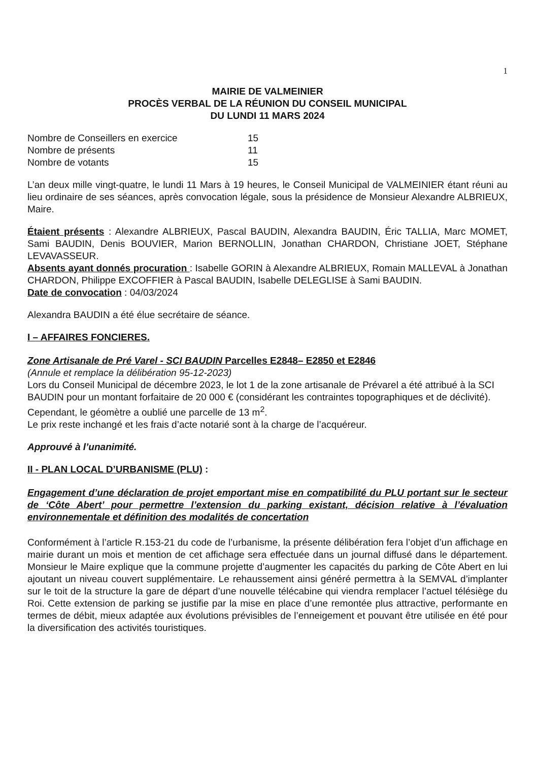1
MAIRIE DE VALMEINIER
PROCÈS VERBAL DE LA RÉUNION DU CONSEIL MUNICIPAL
DU LUNDI 11 MARS 2024
| Nombre de Conseillers en exercice | 15 |
| Nombre de présents | 11 |
| Nombre de votants | 15 |
L’an deux mille vingt-quatre, le lundi 11 Mars à 19 heures, le Conseil Municipal de VALMEINIER étant réuni au lieu ordinaire de ses séances, après convocation légale, sous la présidence de Monsieur Alexandre ALBRIEUX, Maire.
Étaient présents : Alexandre ALBRIEUX, Pascal BAUDIN, Alexandra BAUDIN, Éric TALLIA, Marc MOMET, Sami BAUDIN, Denis BOUVIER, Marion BERNOLLIN, Jonathan CHARDON, Christiane JOET, Stéphane LEVAVASSEUR.
Absents ayant donnés procuration : Isabelle GORIN à Alexandre ALBRIEUX, Romain MALLEVAL à Jonathan CHARDON, Philippe EXCOFFIER à Pascal BAUDIN, Isabelle DELEGLISE à Sami BAUDIN.
Date de convocation : 04/03/2024
Alexandra BAUDIN a été élue secrétaire de séance.
I – AFFAIRES FONCIERES.
Zone Artisanale de Pré Varel - SCI BAUDIN Parcelles E2848– E2850 et E2846
(Annule et remplace la délibération 95-12-2023)
Lors du Conseil Municipal de décembre 2023, le lot 1 de la zone artisanale de Prévarel a été attribué à la SCI BAUDIN pour un montant forfaitaire de 20 000 € (considérant les contraintes topographiques et de déclivité).
Cependant, le géomètre a oublié une parcelle de 13 m<sup>2</sup>.
Le prix reste inchangé et les frais d’acte notarié sont à la charge de l’acquéreur.
Approuvé à l’unanimité.
II - PLAN LOCAL D’URBANISME (PLU) :
Engagement d’une déclaration de projet emportant mise en compatibilité du PLU portant sur le secteur de ‘Côte Abert’ pour permettre l’extension du parking existant, décision relative à l’évaluation environnementale et définition des modalités de concertation
Conformément à l’article R.153-21 du code de l’urbanisme, la présente délibération fera l’objet d’un affichage en mairie durant un mois et mention de cet affichage sera effectuée dans un journal diffusé dans le département. Monsieur le Maire explique que la commune projette d’augmenter les capacités du parking de Côte Abert en lui ajoutant un niveau couvert supplémentaire. Le rehaussement ainsi généré permettra à la SEMVAL d’implanter sur le toit de la structure la gare de départ d’une nouvelle télécabine qui viendra remplacer l’actuel télésiège du Roi. Cette extension de parking se justifie par la mise en place d’une remontée plus attractive, performante en termes de débit, mieux adaptée aux évolutions prévisibles de l’enneigement et pouvant être utilisée en été pour la diversification des activités touristiques.